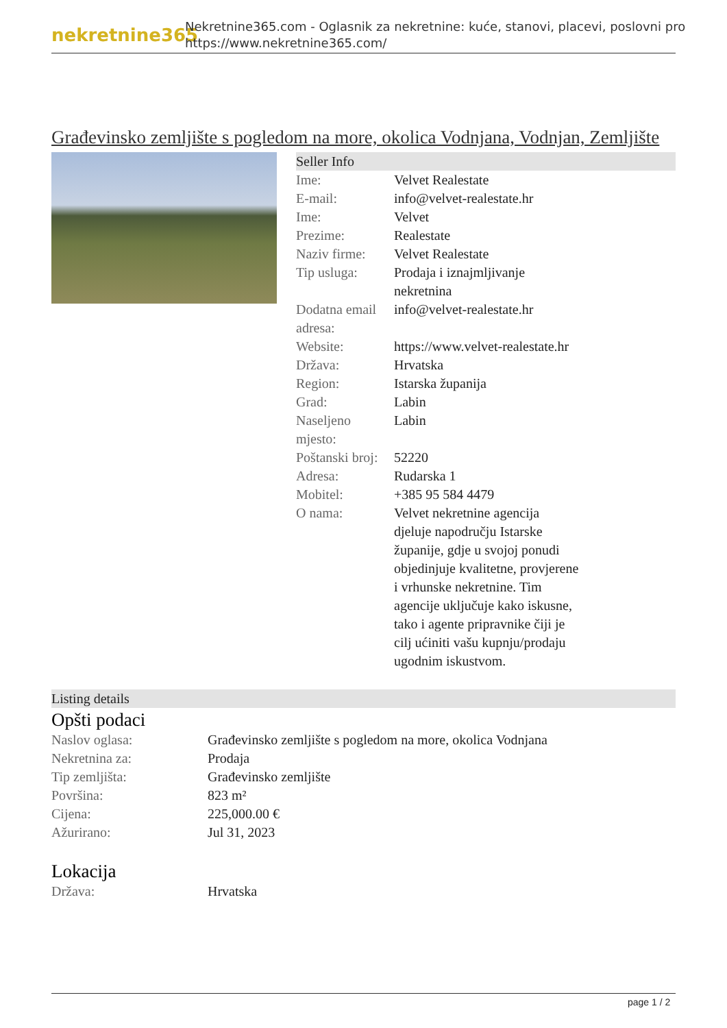nekretnine365
Nekretnine365.com - Oglasnik za nekretnine: kuće, stanovi, placevi, poslovni pro
https://www.nekretnine365.com/
Građevinsko zemljište s pogledom na more, okolica Vodnjana, Vodnjan, Zemljište
Seller Info
| Ime: | Velvet Realestate |
| E-mail: | info@velvet-realestate.hr |
| Ime: | Velvet |
| Prezime: | Realestate |
| Naziv firme: | Velvet Realestate |
| Tip usluga: | Prodaja i iznajmljivanje nekretnina |
| Dodatna email adresa: | info@velvet-realestate.hr |
| Website: | https://www.velvet-realestate.hr |
| Država: | Hrvatska |
| Region: | Istarska županija |
| Grad: | Labin |
| Naseljeno mjesto: | Labin |
| Poštanski broj: | 52220 |
| Adresa: | Rudarska 1 |
| Mobitel: | +385 95 584 4479 |
| O nama: | Velvet nekretnine agencija djeluje napodručju Istarske županije, gdje u svojoj ponudi objedinjuje kvalitetne, provjerene i vrhunske nekretnine. Tim agencije uključuje kako iskusne, tako i agente pripravnike čiji je cilj ućiniti vašu kupnju/prodaju ugodnim iskustvom. |
Listing details
Opšti podaci
| Naslov oglasa: | Građevinsko zemljište s pogledom na more, okolica Vodnjana |
| Nekretnina za: | Prodaja |
| Tip zemljišta: | Građevinsko zemljište |
| Površina: | 823 m² |
| Cijena: | 225,000.00 € |
| Ažurirano: | Jul 31, 2023 |
Lokacija
| Država: | Hrvatska |
page 1 / 2